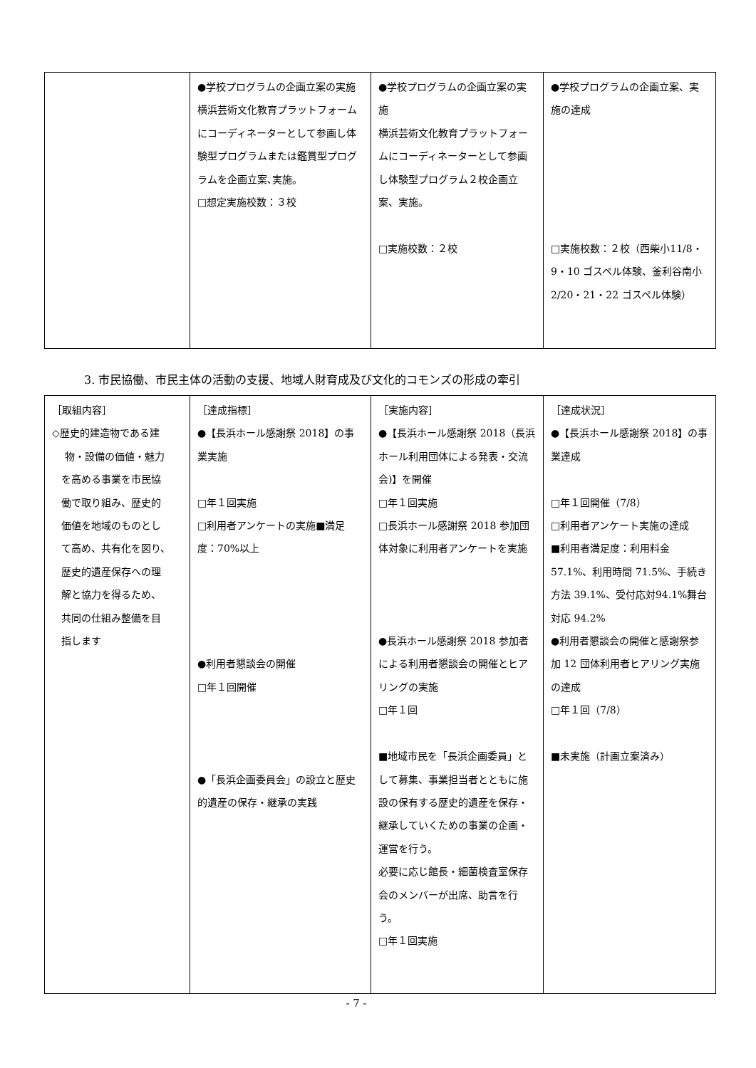| | ●学校プログラムの企画立案の実施 横浜芸術文化教育プラットフォームにコーディネーターとして参画し体験型プログラムまたは鑑賞型プログラムを企画立案､実施。 □想定実施校数：３校 | ●学校プログラムの企画立案の実施 横浜芸術文化教育プラットフォームにコーディネーターとして参画し体験型プログラム２校企画立案、実施。 □実施校数：２校 | ●学校プログラムの企画立案、実施の達成 □実施校数：２校（西柴小11/8・9・10 ゴスペル体験、釜利谷南小 2/20・21・22 ゴスペル体験） |
3. 市民協働、市民主体の活動の支援、地域人財育成及び文化的コモンズの形成の牽引
| ［取組内容］ ◇歴史的建造物である建 物・設備の価値・魅力 を高める事業を市民協 働で取り組み、歴史的 価値を地域のものとし て高め、共有化を図り、 歴史的遺産保存への理 解と協力を得るため、 共同の仕組み整備を目 指します | ［達成指標］ ●【長浜ホール感謝祭 2018】の事業実施 □年１回実施 □利用者アンケートの実施■満足度：70%以上 ●利用者懇談会の開催 □年１回開催 ●「長浜企画委員会」の設立と歴史的遺産の保存・継承の実践 | ［実施内容］ ●【長浜ホール感謝祭 2018（長浜ホール利用団体による発表・交流会)】を開催 □年１回実施 □長浜ホール感謝祭 2018 参加団体対象に利用者アンケートを実施 ●長浜ホール感謝祭 2018 参加者による利用者懇談会の開催とヒアリングの実施 □年１回 ■地域市民を「長浜企画委員」として募集、事業担当者とともに施設の保有する歴史的遺産を保存・継承していくための事業の企画・運営を行う。 必要に応じ館長・細菌検査室保存会のメンバーが出席、助言を行う。 □年１回実施 | ［達成状況］ ●【長浜ホール感謝祭 2018】の事業達成 □年１回開催（7/8） □利用者アンケート実施の達成 ■利用者満足度：利用料金57.1%、利用時間 71.5%、手続き方法 39.1%、受付応対94.1%舞台対応 94.2% ●利用者懇談会の開催と感謝祭参加 12 団体利用者ヒアリング実施の達成 □年１回（7/8） ■未実施（計画立案済み） |
- 7 -